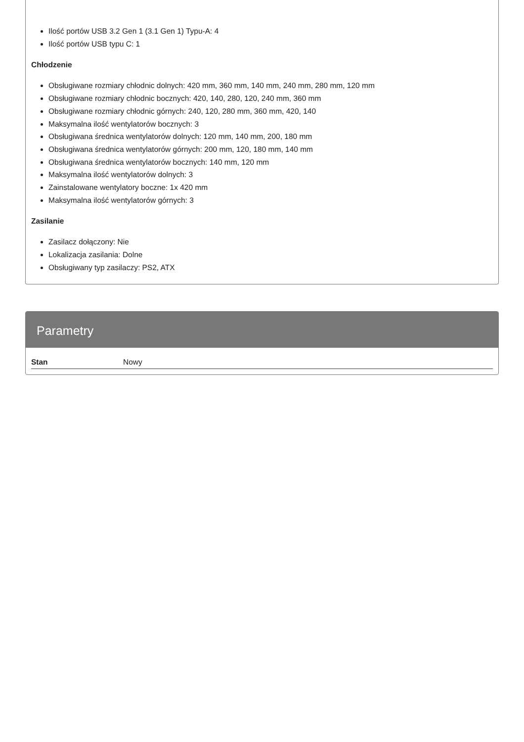Ilość portów USB 3.2 Gen 1 (3.1 Gen 1) Typu-A: 4
Ilość portów USB typu C: 1
Chłodzenie
Obsługiwane rozmiary chłodnic dolnych: 420 mm, 360 mm, 140 mm, 240 mm, 280 mm, 120 mm
Obsługiwane rozmiary chłodnic bocznych: 420, 140, 280, 120, 240 mm, 360 mm
Obsługiwane rozmiary chłodnic górnych: 240, 120, 280 mm, 360 mm, 420, 140
Maksymalna ilość wentylatorów bocznych: 3
Obsługiwana średnica wentylatorów dolnych: 120 mm, 140 mm, 200, 180 mm
Obsługiwana średnica wentylatorów górnych: 200 mm, 120, 180 mm, 140 mm
Obsługiwana średnica wentylatorów bocznych: 140 mm, 120 mm
Maksymalna ilość wentylatorów dolnych: 3
Zainstalowane wentylatory boczne: 1x 420 mm
Maksymalna ilość wentylatorów górnych: 3
Zasilanie
Zasilacz dołączony: Nie
Lokalizacja zasilania: Dolne
Obsługiwany typ zasilaczy: PS2, ATX
Parametry
| Stan | Nowy |